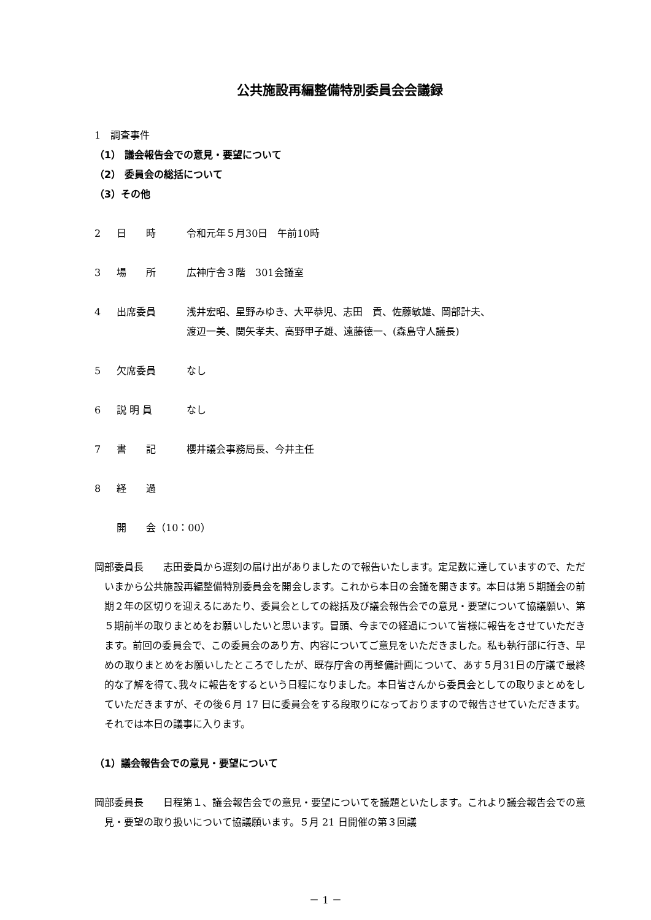公共施設再編整備特別委員会会議録
1　調査事件
（1） 議会報告会での意見・要望について
（2） 委員会の総括について
（3）その他
2 日　　時 令和元年５月30日　午前10時
3 場　　所 広神庁舎３階　301会議室
4 出席委員 浅井宏昭、星野みゆき、大平恭児、志田　貢、佐藤敏雄、岡部計夫、
渡辺一美、関矢孝夫、高野甲子雄、遠藤徳一、(森島守人議長)
5 欠席委員 なし
6 説 明 員 なし
7 書　　記 櫻井議会事務局長、今井主任
8 経　　過
開　　会（10：00）
岡部委員長　　志田委員から遅刻の届け出がありましたので報告いたします。定足数に達していますので、ただいまから公共施設再編整備特別委員会を開会します。これから本日の会議を開きます。本日は第５期議会の前期２年の区切りを迎えるにあたり、委員会としての総括及び議会報告会での意見・要望について協議願い、第５期前半の取りまとめをお願いしたいと思います。冒頭、今までの経過について皆様に報告をさせていただきます。前回の委員会で、この委員会のあり方、内容についてご意見をいただきました。私も執行部に行き、早めの取りまとめをお願いしたところでしたが、既存庁舎の再整備計画について、あす５月31日の庁議で最終的な了解を得て､我々に報告をするという日程になりました。本日皆さんから委員会としての取りまとめをしていただきますが、その後６月 17 日に委員会をする段取りになっておりますので報告させていただきます。それでは本日の議事に入ります。
（1）議会報告会での意見・要望について
岡部委員長　　日程第１、議会報告会での意見・要望についてを議題といたします。これより議会報告会での意見・要望の取り扱いについて協議願います。５月 21 日開催の第３回議
－ 1 －